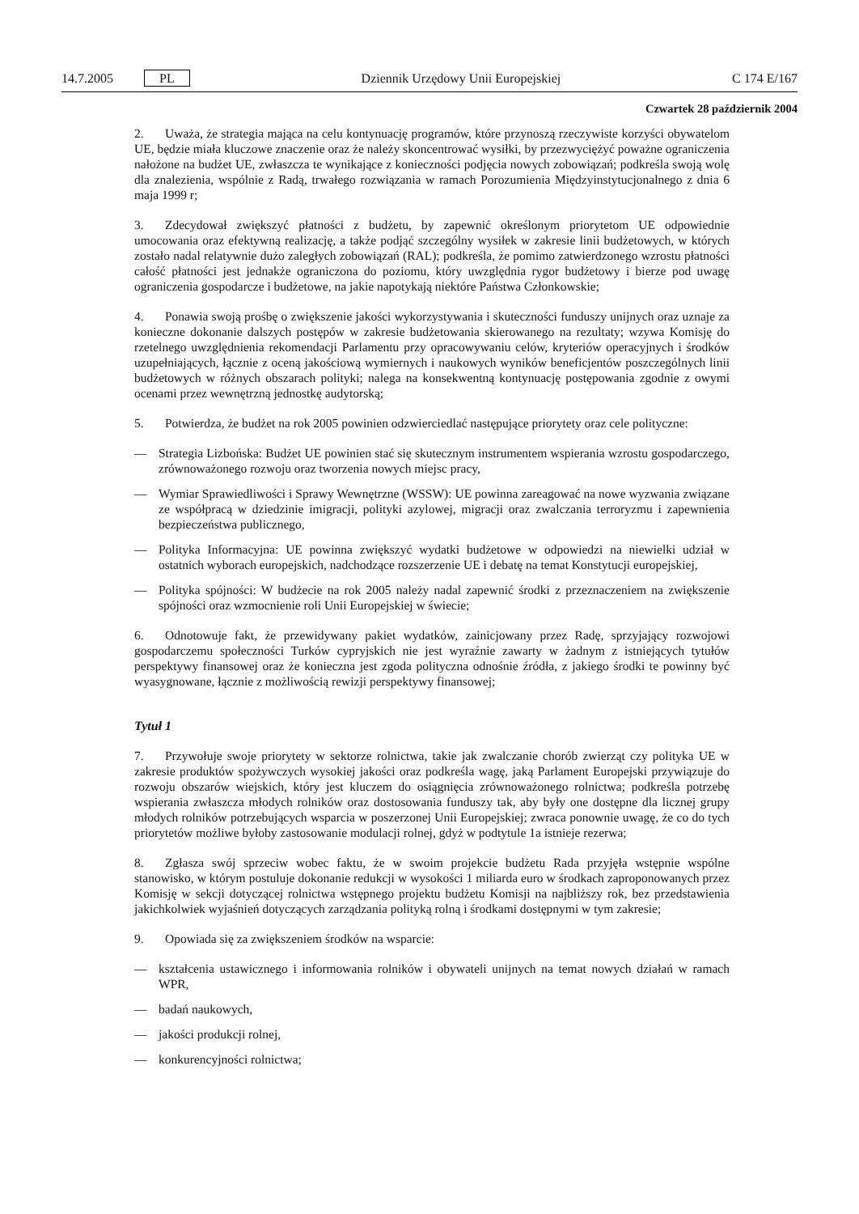14.7.2005 PL
Dziennik Urzędowy Unii Europejskiej
C 174 E/167
Czwartek 28 październik 2004
2. Uważa, że strategia mająca na celu kontynuację programów, które przynoszą rzeczywiste korzyści obywatelom UE, będzie miała kluczowe znaczenie oraz że należy skoncentrować wysiłki, by przezwyciężyć poważne ograniczenia nałożone na budżet UE, zwłaszcza te wynikające z konieczności podjęcia nowych zobowiązań; podkreśla swoją wolę dla znalezienia, wspólnie z Radą, trwałego rozwiązania w ramach Porozumienia Międzyinstytucjonalnego z dnia 6 maja 1999 r;
3. Zdecydował zwiększyć płatności z budżetu, by zapewnić określonym priorytetom UE odpowiednie umocowania oraz efektywną realizację, a także podjąć szczególny wysiłek w zakresie linii budżetowych, w których zostało nadal relatywnie dużo zaległych zobowiązań (RAL); podkreśla, że pomimo zatwierdzonego wzrostu płatności całość płatności jest jednakże ograniczona do poziomu, który uwzględnia rygor budżetowy i bierze pod uwagę ograniczenia gospodarcze i budżetowe, na jakie napotykają niektóre Państwa Członkowskie;
4. Ponawia swoją prośbę o zwiększenie jakości wykorzystywania i skuteczności funduszy unijnych oraz uznaje za konieczne dokonanie dalszych postępów w zakresie budżetowania skierowanego na rezultaty; wzywa Komisję do rzetelnego uwzględnienia rekomendacji Parlamentu przy opracowywaniu celów, kryteriów operacyjnych i środków uzupełniających, łącznie z oceną jakościową wymiernych i naukowych wyników beneficjentów poszczególnych linii budżetowych w różnych obszarach polityki; nalega na konsekwentną kontynuację postępowania zgodnie z owymi ocenami przez wewnętrzną jednostkę audytorską;
5. Potwierdza, że budżet na rok 2005 powinien odzwierciedlać następujące priorytety oraz cele polityczne:
— Strategia Lizbońska: Budżet UE powinien stać się skutecznym instrumentem wspierania wzrostu gospodarczego, zrównoważonego rozwoju oraz tworzenia nowych miejsc pracy,
— Wymiar Sprawiedliwości i Sprawy Wewnętrzne (WSSW): UE powinna zareagować na nowe wyzwania związane ze współpracą w dziedzinie imigracji, polityki azylowej, migracji oraz zwalczania terroryzmu i zapewnienia bezpieczeństwa publicznego,
— Polityka Informacyjna: UE powinna zwiększyć wydatki budżetowe w odpowiedzi na niewielki udział w ostatnich wyborach europejskich, nadchodzące rozszerzenie UE i debatę na temat Konstytucji europejskiej,
— Polityka spójności: W budżecie na rok 2005 należy nadal zapewnić środki z przeznaczeniem na zwiększenie spójności oraz wzmocnienie roli Unii Europejskiej w świecie;
6. Odnotowuje fakt, że przewidywany pakiet wydatków, zainicjowany przez Radę, sprzyjający rozwojowi gospodarczemu społeczności Turków cypryjskich nie jest wyraźnie zawarty w żadnym z istniejących tytułów perspektywy finansowej oraz że konieczna jest zgoda polityczna odnośnie źródła, z jakiego środki te powinny być wyasygnowane, łącznie z możliwością rewizji perspektywy finansowej;
Tytuł 1
7. Przywołuje swoje priorytety w sektorze rolnictwa, takie jak zwalczanie chorób zwierząt czy polityka UE w zakresie produktów spożywczych wysokiej jakości oraz podkreśla wagę, jaką Parlament Europejski przywiązuje do rozwoju obszarów wiejskich, który jest kluczem do osiągnięcia zrównoważonego rolnictwa; podkreśla potrzebę wspierania zwłaszcza młodych rolników oraz dostosowania funduszy tak, aby były one dostępne dla licznej grupy młodych rolników potrzebujących wsparcia w poszerzonej Unii Europejskiej; zwraca ponownie uwagę, że co do tych priorytetów możliwe byłoby zastosowanie modulacji rolnej, gdyż w podtytule 1a istnieje rezerwa;
8. Zgłasza swój sprzeciw wobec faktu, że w swoim projekcie budżetu Rada przyjęła wstępnie wspólne stanowisko, w którym postuluje dokonanie redukcji w wysokości 1 miliarda euro w środkach zaproponowanych przez Komisję w sekcji dotyczącej rolnictwa wstępnego projektu budżetu Komisji na najbliższy rok, bez przedstawienia jakichkolwiek wyjaśnień dotyczących zarządzania polityką rolną i środkami dostępnymi w tym zakresie;
9. Opowiada się za zwiększeniem środków na wsparcie:
— kształcenia ustawicznego i informowania rolników i obywateli unijnych na temat nowych działań w ramach WPR,
— badań naukowych,
— jakości produkcji rolnej,
— konkurencyjności rolnictwa;